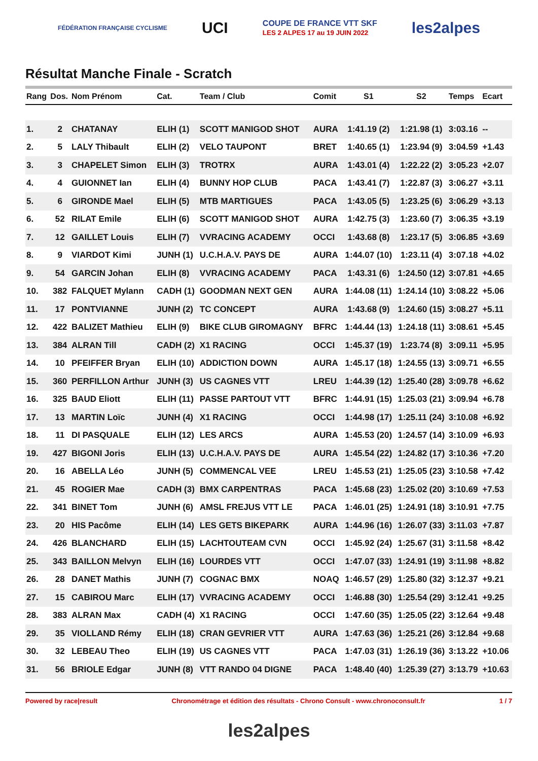FÉDÉRATION FRANÇAISE CYCLISME UCI COUPE DE FRANCE VTT SKF
LES 2 ALPES 17 au 19 JUIN 2022 les2alpes
Résultat Manche Finale - Scratch
| Rang | Dos. | Nom Prénom | Cat. | Team / Club | Comit | S1 | S2 | Temps | Ecart |
| --- | --- | --- | --- | --- | --- | --- | --- | --- | --- |
| 1. | 2 | CHATANAY | ELIH (1) | SCOTT MANIGOD SHOT | AURA | 1:41.19 (2) | 1:21.98 (1) | 3:03.16 | -- |
| 2. | 5 | LALY Thibault | ELIH (2) | VELO TAUPONT | BRET | 1:40.65 (1) | 1:23.94 (9) | 3:04.59 | +1.43 |
| 3. | 3 | CHAPELET Simon | ELIH (3) | TROTRX | AURA | 1:43.01 (4) | 1:22.22 (2) | 3:05.23 | +2.07 |
| 4. | 4 | GUIONNET Ian | ELIH (4) | BUNNY HOP CLUB | PACA | 1:43.41 (7) | 1:22.87 (3) | 3:06.27 | +3.11 |
| 5. | 6 | GIRONDE Mael | ELIH (5) | MTB MARTIGUES | PACA | 1:43.05 (5) | 1:23.25 (6) | 3:06.29 | +3.13 |
| 6. | 52 | RILAT Emile | ELIH (6) | SCOTT MANIGOD SHOT | AURA | 1:42.75 (3) | 1:23.60 (7) | 3:06.35 | +3.19 |
| 7. | 12 | GAILLET Louis | ELIH (7) | VVRACING ACADEMY | OCCI | 1:43.68 (8) | 1:23.17 (5) | 3:06.85 | +3.69 |
| 8. | 9 | VIARDOT Kimi | JUNH (1) | U.C.H.A.V. PAYS DE | AURA | 1:44.07 (10) | 1:23.11 (4) | 3:07.18 | +4.02 |
| 9. | 54 | GARCIN Johan | ELIH (8) | VVRACING ACADEMY | PACA | 1:43.31 (6) | 1:24.50 (12) | 3:07.81 | +4.65 |
| 10. | 382 | FALQUET Mylann | CADH (1) | GOODMAN NEXT GEN | AURA | 1:44.08 (11) | 1:24.14 (10) | 3:08.22 | +5.06 |
| 11. | 17 | PONTVIANNE | JUNH (2) | TC CONCEPT | AURA | 1:43.68 (9) | 1:24.60 (15) | 3:08.27 | +5.11 |
| 12. | 422 | BALIZET Mathieu | ELIH (9) | BIKE CLUB GIROMAGNY | BFRC | 1:44.44 (13) | 1:24.18 (11) | 3:08.61 | +5.45 |
| 13. | 384 | ALRAN Till | CADH (2) | X1 RACING | OCCI | 1:45.37 (19) | 1:23.74 (8) | 3:09.11 | +5.95 |
| 14. | 10 | PFEIFFER Bryan | ELIH (10) | ADDICTION DOWN | AURA | 1:45.17 (18) | 1:24.55 (13) | 3:09.71 | +6.55 |
| 15. | 360 | PERFILLON Arthur | JUNH (3) | US CAGNES VTT | LREU | 1:44.39 (12) | 1:25.40 (28) | 3:09.78 | +6.62 |
| 16. | 325 | BAUD Eliott | ELIH (11) | PASSE PARTOUT VTT | BFRC | 1:44.91 (15) | 1:25.03 (21) | 3:09.94 | +6.78 |
| 17. | 13 | MARTIN Loïc | JUNH (4) | X1 RACING | OCCI | 1:44.98 (17) | 1:25.11 (24) | 3:10.08 | +6.92 |
| 18. | 11 | DI PASQUALE | ELIH (12) | LES ARCS | AURA | 1:45.53 (20) | 1:24.57 (14) | 3:10.09 | +6.93 |
| 19. | 427 | BIGONI Joris | ELIH (13) | U.C.H.A.V. PAYS DE | AURA | 1:45.54 (22) | 1:24.82 (17) | 3:10.36 | +7.20 |
| 20. | 16 | ABELLA Léo | JUNH (5) | COMMENCAL VEE | LREU | 1:45.53 (21) | 1:25.05 (23) | 3:10.58 | +7.42 |
| 21. | 45 | ROGIER Mae | CADH (3) | BMX CARPENTRAS | PACA | 1:45.68 (23) | 1:25.02 (20) | 3:10.69 | +7.53 |
| 22. | 341 | BINET Tom | JUNH (6) | AMSL FREJUS VTT LE | PACA | 1:46.01 (25) | 1:24.91 (18) | 3:10.91 | +7.75 |
| 23. | 20 | HIS Pacôme | ELIH (14) | LES GETS BIKEPARK | AURA | 1:44.96 (16) | 1:26.07 (33) | 3:11.03 | +7.87 |
| 24. | 426 | BLANCHARD | ELIH (15) | LACHTOUTEAM CVN | OCCI | 1:45.92 (24) | 1:25.67 (31) | 3:11.58 | +8.42 |
| 25. | 343 | BAILLON Melvyn | ELIH (16) | LOURDES VTT | OCCI | 1:47.07 (33) | 1:24.91 (19) | 3:11.98 | +8.82 |
| 26. | 28 | DANET Mathis | JUNH (7) | COGNAC BMX | NOAQ | 1:46.57 (29) | 1:25.80 (32) | 3:12.37 | +9.21 |
| 27. | 15 | CABIROU Marc | ELIH (17) | VVRACING ACADEMY | OCCI | 1:46.88 (30) | 1:25.54 (29) | 3:12.41 | +9.25 |
| 28. | 383 | ALRAN Max | CADH (4) | X1 RACING | OCCI | 1:47.60 (35) | 1:25.05 (22) | 3:12.64 | +9.48 |
| 29. | 35 | VIOLLAND Rémy | ELIH (18) | CRAN GEVRIER VTT | AURA | 1:47.63 (36) | 1:25.21 (26) | 3:12.84 | +9.68 |
| 30. | 32 | LEBEAU Theo | ELIH (19) | US CAGNES VTT | PACA | 1:47.03 (31) | 1:26.19 (36) | 3:13.22 | +10.06 |
| 31. | 56 | BRIOLE Edgar | JUNH (8) | VTT RANDO 04 DIGNE | PACA | 1:48.40 (40) | 1:25.39 (27) | 3:13.79 | +10.63 |
Powered by race|result Chronométrage et édition des résultats - Chrono Consult - www.chronoconsult.fr 1 / 7
les2alpes